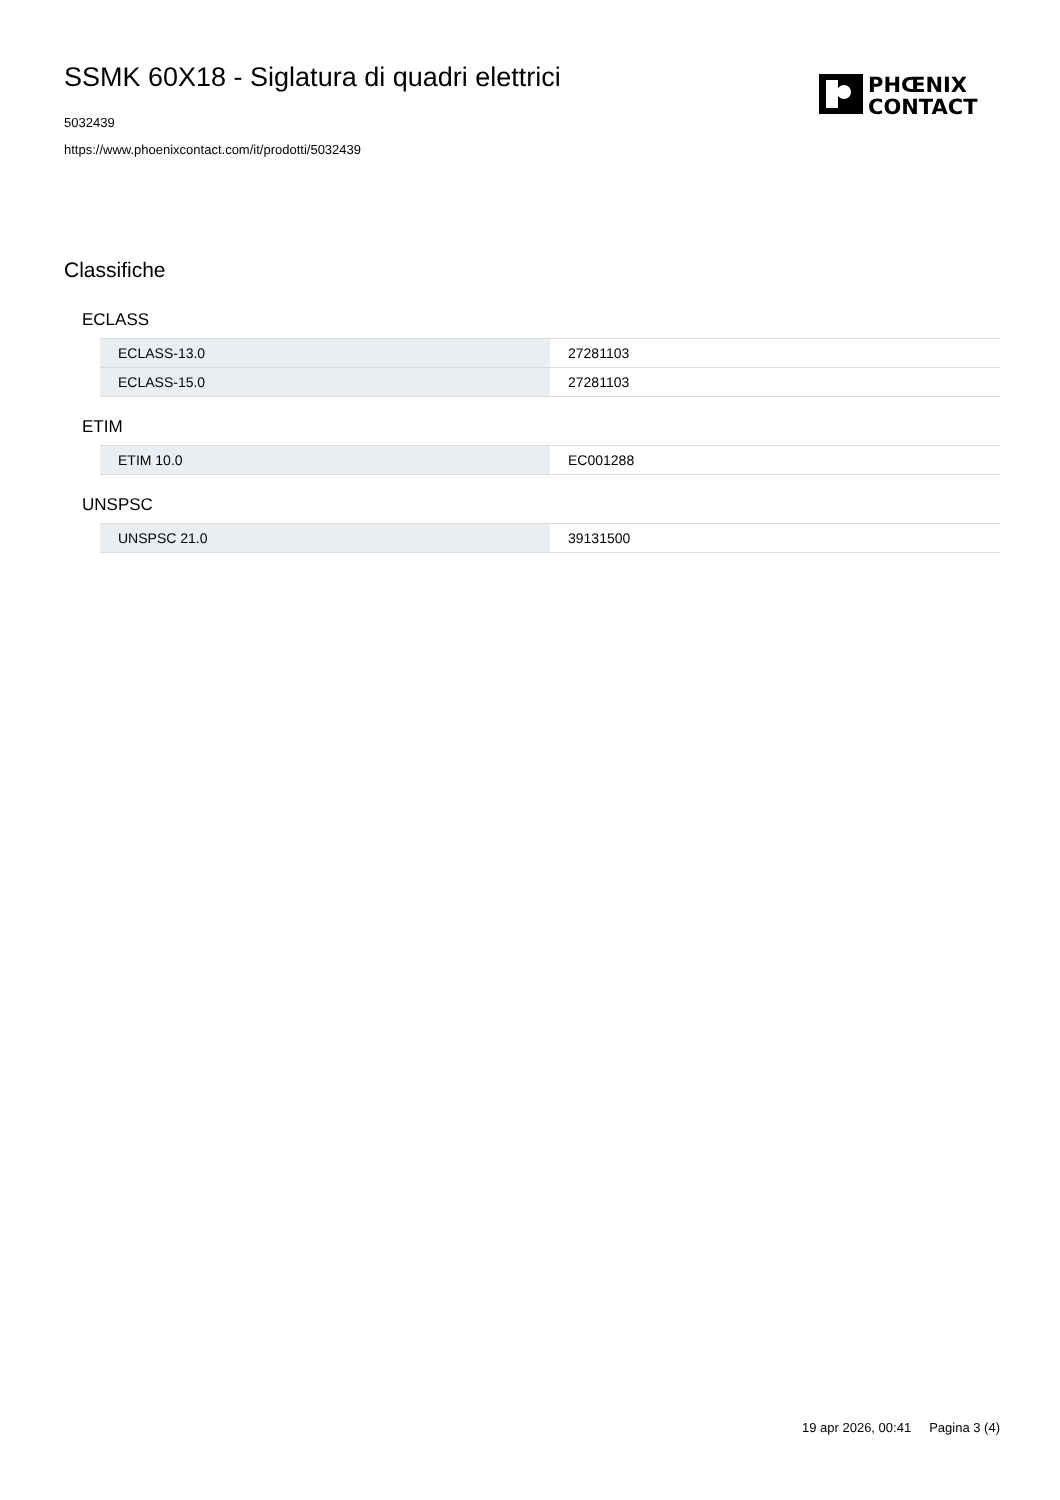SSMK 60X18 - Siglatura di quadri elettrici
5032439
https://www.phoenixcontact.com/it/prodotti/5032439
PHŒNIX
CONTACT
Classifiche
ECLASS
| ECLASS-13.0 | 27281103 |
| ECLASS-15.0 | 27281103 |
ETIM
| ETIM 10.0 | EC001288 |
UNSPSC
| UNSPSC 21.0 | 39131500 |
19 apr 2026, 00:41 Pagina 3 (4)